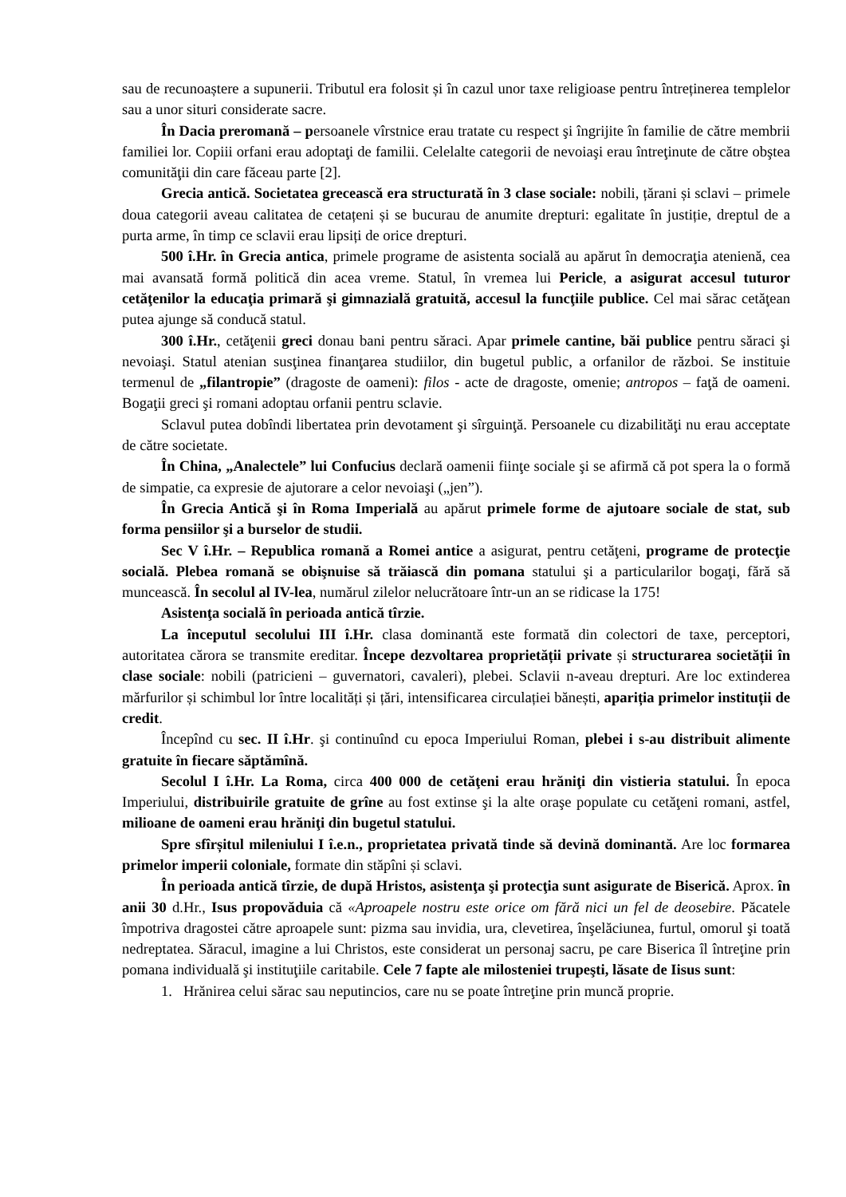sau de recunoaștere a supunerii. Tributul era folosit și în cazul unor taxe religioase pentru întreținerea templelor sau a unor situri considerate sacre.
În Dacia preromană – persoanele vîrstnice erau tratate cu respect şi îngrijite în familie de către membrii familiei lor. Copiii orfani erau adoptaţi de familii. Celelalte categorii de nevoiaşi erau întreţinute de către obştea comunităţii din care făceau parte [2].
Grecia antică. Societatea grecească era structurată în 3 clase sociale: nobili, țărani și sclavi – primele doua categorii aveau calitatea de cetațeni și se bucurau de anumite drepturi: egalitate în justiție, dreptul de a purta arme, în timp ce sclavii erau lipsiți de orice drepturi.
500 î.Hr. în Grecia antica, primele programe de asistenta socială au apărut în democraţia atenienă, cea mai avansată formă politică din acea vreme. Statul, în vremea lui Pericle, a asigurat accesul tuturor cetăţenilor la educaţia primară şi gimnazială gratuită, accesul la funcţiile publice. Cel mai sărac cetăţean putea ajunge să conducă statul.
300 î.Hr., cetăţenii greci donau bani pentru săraci. Apar primele cantine, băi publice pentru săraci şi nevoiaşi. Statul atenian susţinea finanţarea studiilor, din bugetul public, a orfanilor de război. Se instituie termenul de „filantropie” (dragoste de oameni): filos - acte de dragoste, omenie; antropos – faţă de oameni. Bogaţii greci şi romani adoptau orfanii pentru sclavie.
Sclavul putea dobîndi libertatea prin devotament şi sîrguinţă. Persoanele cu dizabilităţi nu erau acceptate de către societate.
În China, „Analectele” lui Confucius declară oamenii fiinţe sociale şi se afirmă că pot spera la o formă de simpatie, ca expresie de ajutorare a celor nevoiaşi („jen”).
În Grecia Antică şi în Roma Imperială au apărut primele forme de ajutoare sociale de stat, sub forma pensiilor şi a burselor de studii.
Sec V î.Hr. – Republica romană a Romei antice a asigurat, pentru cetăţeni, programe de protecţie socială. Plebea romană se obişnuise să trăiască din pomana statului şi a particularilor bogaţi, fără să muncească. În secolul al IV-lea, numărul zilelor nelucrătoare într-un an se ridicase la 175!
Asistenţa socială în perioada antică tîrzie.
La începutul secolului III î.Hr. clasa dominantă este formată din colectori de taxe, perceptori, autoritatea cărora se transmite ereditar. Începe dezvoltarea proprietății private și structurarea societății în clase sociale: nobili (patricieni – guvernatori, cavaleri), plebei. Sclavii n-aveau drepturi. Are loc extinderea mărfurilor și schimbul lor între localități și țări, intensificarea circulației bănești, apariția primelor instituții de credit.
Începînd cu sec. II î.Hr. şi continuînd cu epoca Imperiului Roman, plebei i s-au distribuit alimente gratuite în fiecare săptămînă.
Secolul I î.Hr. La Roma, circa 400 000 de cetăţeni erau hrăniţi din vistieria statului. În epoca Imperiului, distribuirile gratuite de grîne au fost extinse şi la alte oraşe populate cu cetăţeni romani, astfel, milioane de oameni erau hrăniţi din bugetul statului.
Spre sfîrșitul mileniului I î.e.n., proprietatea privată tinde să devină dominantă. Are loc formarea primelor imperii coloniale, formate din stăpîni și sclavi.
În perioada antică tîrzie, de după Hristos, asistenţa şi protecţia sunt asigurate de Biserică. Aprox. în anii 30 d.Hr., Isus propovăduia că «Aproapele nostru este orice om fără nici un fel de deosebire. Păcatele împotriva dragostei către aproapele sunt: pizma sau invidia, ura, clevetirea, înşelăciunea, furtul, omorul şi toată nedreptatea. Săracul, imagine a lui Christos, este considerat un personaj sacru, pe care Biserica îl întreţine prin pomana individuală şi instituţiile caritabile. Cele 7 fapte ale milosteniei trupeşti, lăsate de Iisus sunt:
1. Hrănirea celui sărac sau neputincios, care nu se poate întreţine prin muncă proprie.